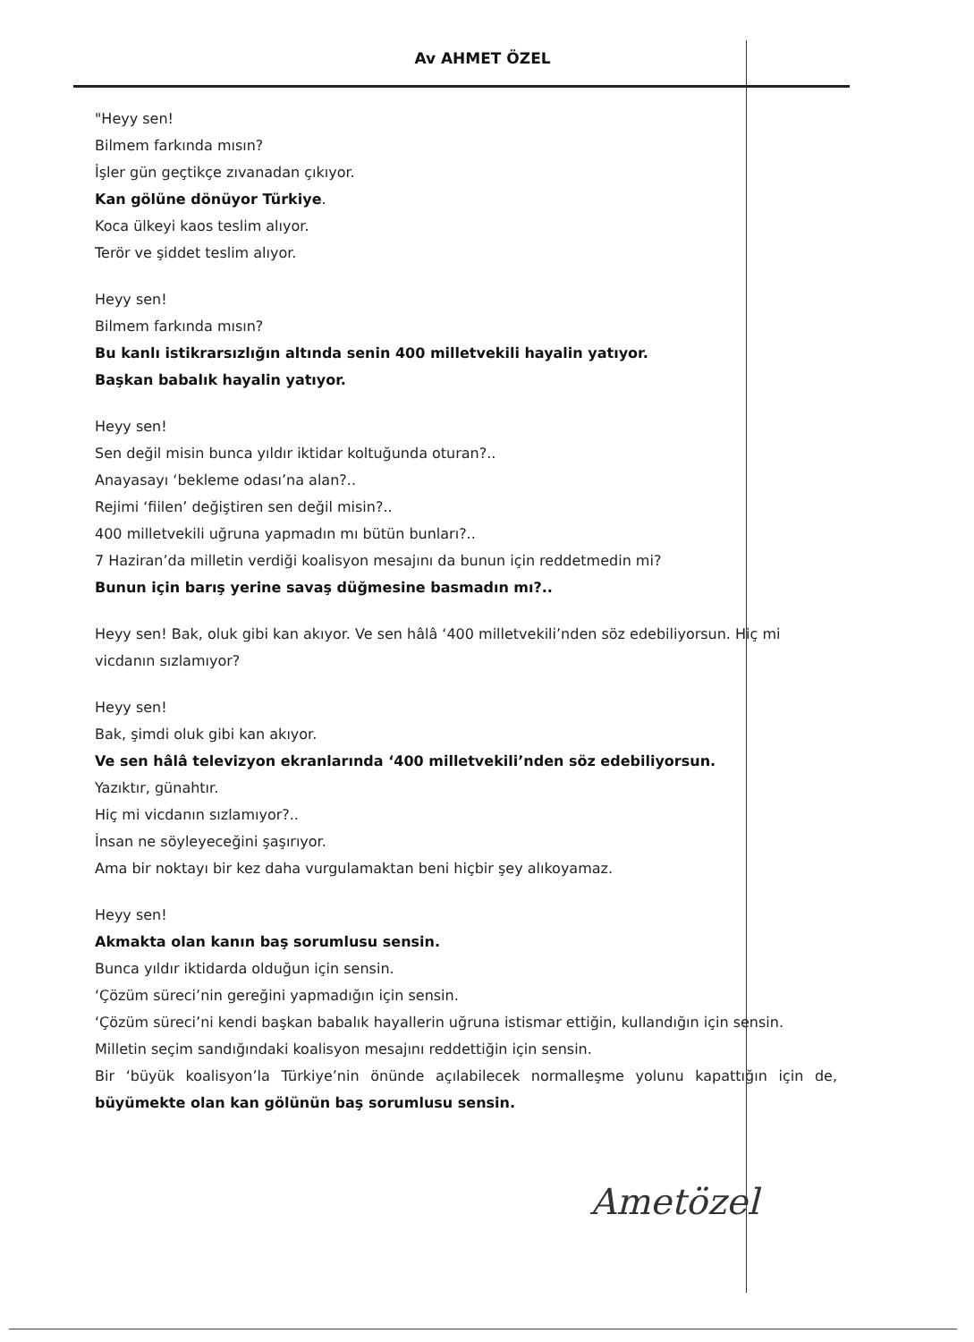Av AHMET ÖZEL
"Heyy sen!
Bilmem farkında mısın?
İşler gün geçtikçe zıvanadan çıkıyor.
Kan gölüne dönüyor Türkiye.
Koca ülkeyi kaos teslim alıyor.
Terör ve şiddet teslim alıyor.
Heyy sen!
Bilmem farkında mısın?
Bu kanlı istikrarsızlığın altında senin 400 milletvekili hayalin yatıyor.
Başkan babalık hayalin yatıyor.
Heyy sen!
Sen değil misin bunca yıldır iktidar koltuğunda oturan?..
Anayasayı ‘bekleme odası’na alan?..
Rejimi ‘fiilen’ değiştiren sen değil misin?..
400 milletvekili uğruna yapmadın mı bütün bunları?..
7 Haziran’da milletin verdiği koalisyon mesajını da bunun için reddetmedin mi?
Bunun için barış yerine savaş düğmesine basmadın mı?..
Heyy sen! Bak, oluk gibi kan akıyor. Ve sen hâlâ ‘400 milletvekili’nden söz edebiliyorsun. Hiç mi vicdanın sızlamıyor?
Heyy sen!
Bak, şimdi oluk gibi kan akıyor.
Ve sen hâlâ televizyon ekranlarında ‘400 milletvekili’nden söz edebiliyorsun.
Yazıktır, günahtır.
Hiç mi vicdanın sızlamıyor?..
İnsan ne söyleyeceğini şaşırıyor.
Ama bir noktayı bir kez daha vurgulamaktan beni hiçbir şey alıkoyamaz.
Heyy sen!
Akmakta olan kanın baş sorumlusu sensin.
Bunca yıldır iktidarda olduğun için sensin.
‘Çözüm süreci’nin gereğini yapmadığın için sensin.
‘Çözüm süreci’ni kendi başkan babalık hayallerin uğruna istismar ettiğin, kullandığın için sensin.
Milletin seçim sandığındaki koalisyon mesajını reddettiğin için sensin.
Bir ‘büyük koalisyon’la Türkiye’nin önünde açılabilecek normalleşme yolunu kapattığın için de, büyümekte olan kan gölünün baş sorumlusu sensin.
Ametözel